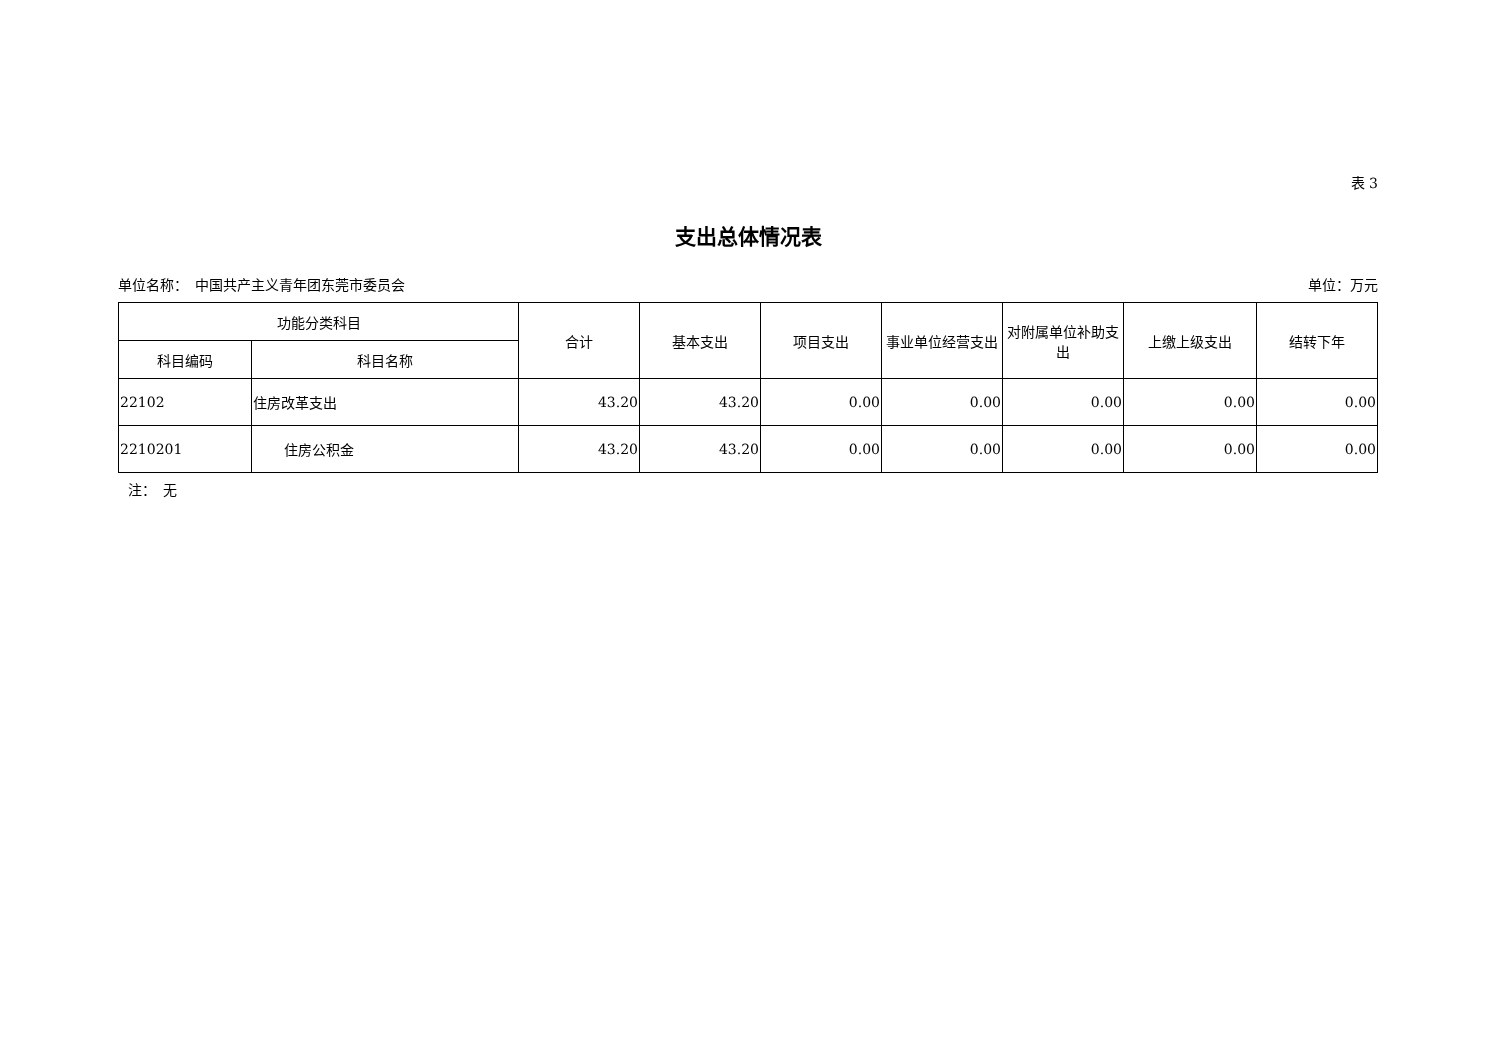表 3
支出总体情况表
单位名称：　中国共产主义青年团东莞市委员会 单位：万元
| 功能分类科目 | | 合计 | 基本支出 | 项目支出 | 事业单位经营支出 | 对附属单位补助支出 | 上缴上级支出 | 结转下年 |
| --- | --- | --- | --- | --- | --- | --- | --- | --- |
| 科目编码 | 科目名称 | | | | | | | |
| 22102 | 住房改革支出 | 43.20 | 43.20 | 0.00 | 0.00 | 0.00 | 0.00 | 0.00 |
| 2210201 | 住房公积金 | 43.20 | 43.20 | 0.00 | 0.00 | 0.00 | 0.00 | 0.00 |
注：　无